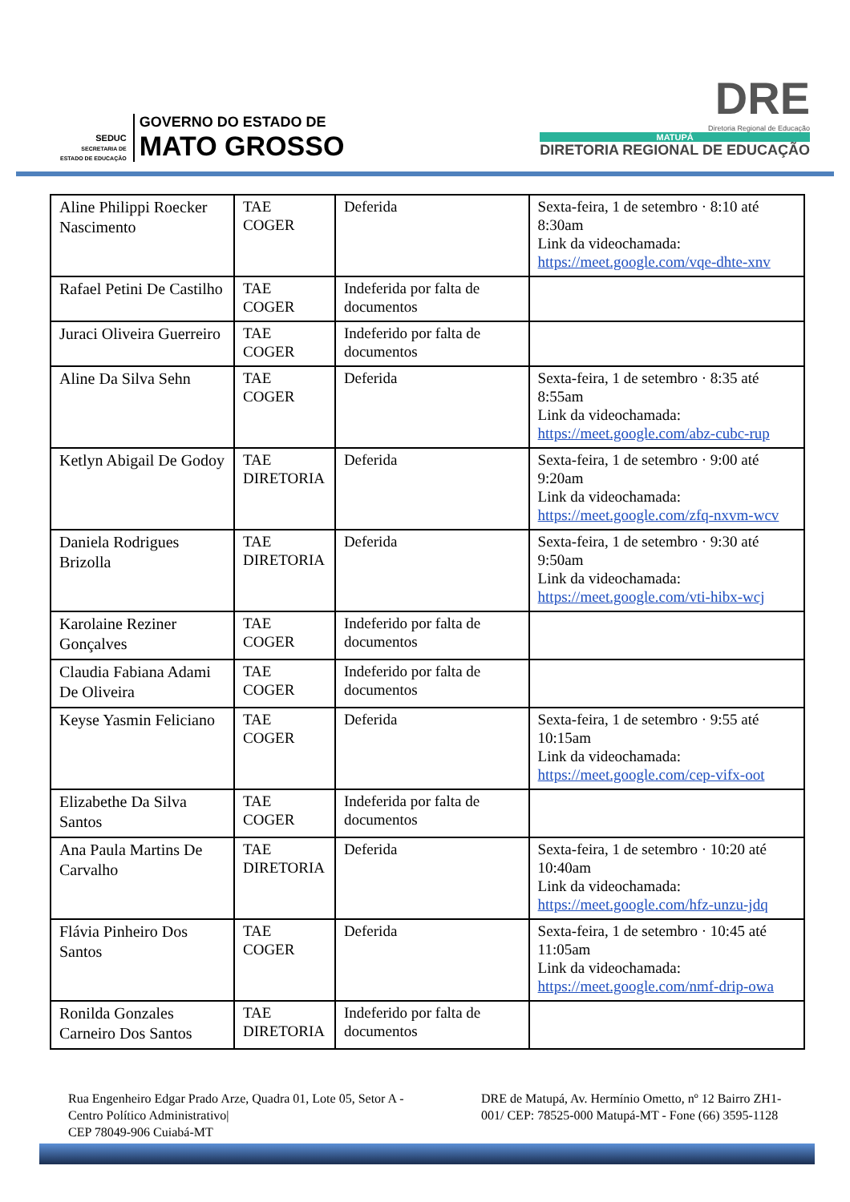SEDUC
SECRETARIA DE
ESTADO DE EDUCAÇÃO
GOVERNO DO ESTADO DE
MATO GROSSO
DRE
Diretoria Regional de Educação
MATUPÁ
DIRETORIA REGIONAL DE EDUCAÇÃO
| Aline Philippi Roecker Nascimento | TAE COGER | Deferida | Sexta-feira, 1 de setembro · 8:10 até 8:30am Link da videochamada: https://meet.google.com/vqe-dhte-xnv |
| Rafael Petini De Castilho | TAE COGER | Indeferida por falta de documentos | |
| Juraci Oliveira Guerreiro | TAE COGER | Indeferido por falta de documentos | |
| Aline Da Silva Sehn | TAE COGER | Deferida | Sexta-feira, 1 de setembro · 8:35 até 8:55am Link da videochamada: https://meet.google.com/abz-cubc-rup |
| Ketlyn Abigail De Godoy | TAE DIRETORIA | Deferida | Sexta-feira, 1 de setembro · 9:00 até 9:20am Link da videochamada: https://meet.google.com/zfq-nxvm-wcv |
| Daniela Rodrigues Brizolla | TAE DIRETORIA | Deferida | Sexta-feira, 1 de setembro · 9:30 até 9:50am Link da videochamada: https://meet.google.com/vti-hibx-wcj |
| Karolaine Reziner Gonçalves | TAE COGER | Indeferido por falta de documentos | |
| Claudia Fabiana Adami De Oliveira | TAE COGER | Indeferido por falta de documentos | |
| Keyse Yasmin Feliciano | TAE COGER | Deferida | Sexta-feira, 1 de setembro · 9:55 até 10:15am Link da videochamada: https://meet.google.com/cep-vifx-oot |
| Elizabethe Da Silva Santos | TAE COGER | Indeferida por falta de documentos | |
| Ana Paula Martins De Carvalho | TAE DIRETORIA | Deferida | Sexta-feira, 1 de setembro · 10:20 até 10:40am Link da videochamada: https://meet.google.com/hfz-unzu-jdq |
| Flávia Pinheiro Dos Santos | TAE COGER | Deferida | Sexta-feira, 1 de setembro · 10:45 até 11:05am Link da videochamada: https://meet.google.com/nmf-drip-owa |
| Ronilda Gonzales Carneiro Dos Santos | TAE DIRETORIA | Indeferido por falta de documentos | |
Rua Engenheiro Edgar Prado Arze, Quadra 01, Lote 05, Setor A - Centro Político Administrativo|
CEP 78049-906 Cuiabá-MT
DRE de Matupá, Av. Hermínio Ometto, nº 12 Bairro ZH1-001/ CEP: 78525-000 Matupá-MT - Fone (66) 3595-1128